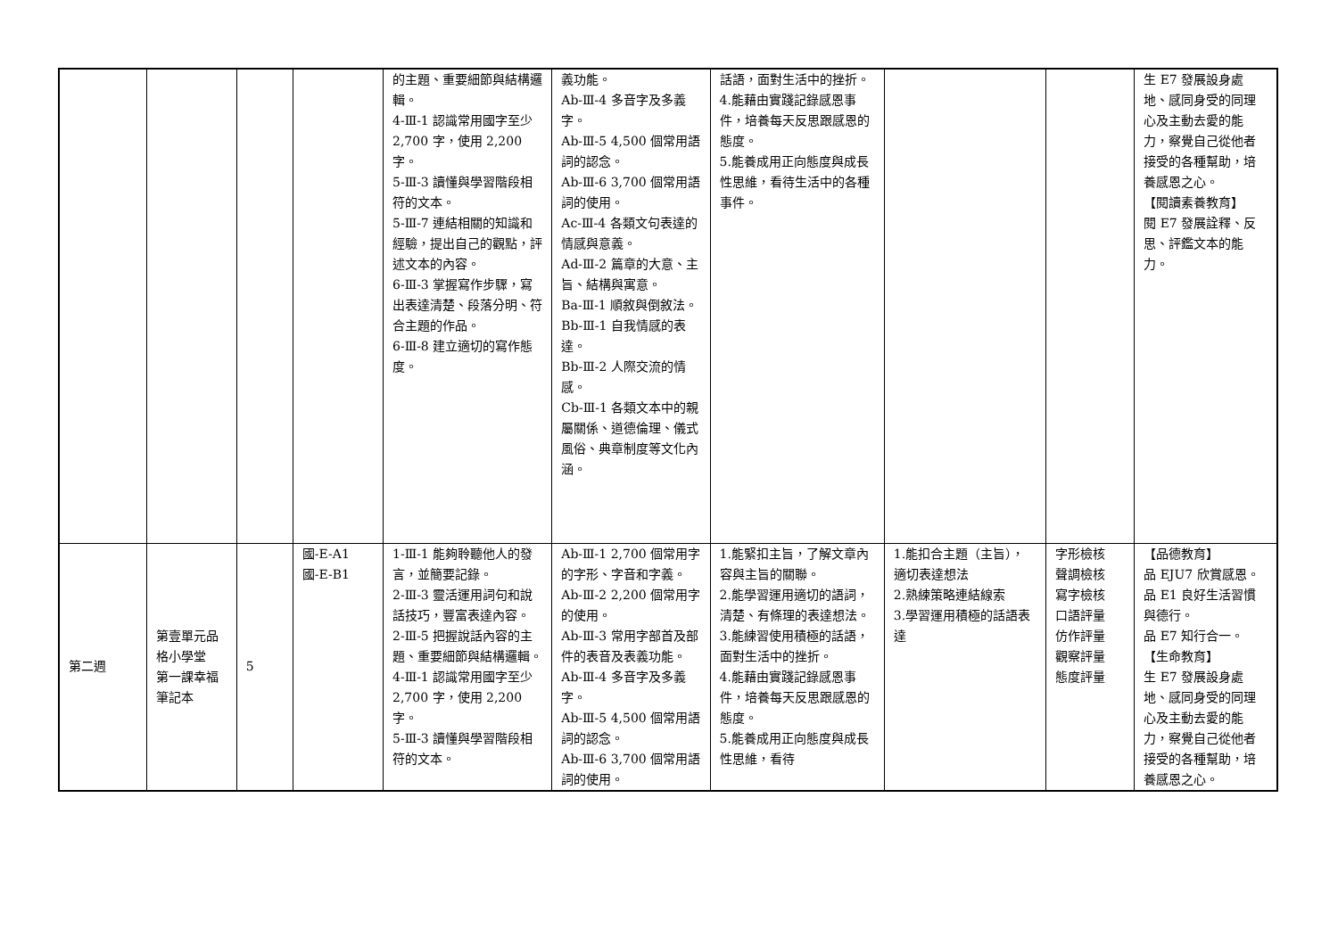| | | | | 的主題、重要細節與結構邏輯。 4-Ⅲ-1 認識常用國字至少 2,700 字，使用 2,200 字。 5-Ⅲ-3 讀懂與學習階段相符的文本。 5-Ⅲ-7 連結相關的知識和經驗，提出自己的觀點，評述文本的內容。 6-Ⅲ-3 掌握寫作步驟，寫出表達清楚、段落分明、符合主題的作品。 6-Ⅲ-8 建立適切的寫作態度。 | 義功能。 Ab-Ⅲ-4 多音字及多義字。 Ab-Ⅲ-5 4,500 個常用語詞的認念。 Ab-Ⅲ-6 3,700 個常用語詞的使用。 Ac-Ⅲ-4 各類文句表達的情感與意義。 Ad-Ⅲ-2 篇章的大意、主旨、結構與寓意。 Ba-Ⅲ-1 順敘與倒敘法。 Bb-Ⅲ-1 自我情感的表達。 Bb-Ⅲ-2 人際交流的情感。 Cb-Ⅲ-1 各類文本中的親屬關係、道德倫理、儀式風俗、典章制度等文化內涵。 | 話語，面對生活中的挫折。 4.能藉由實踐記錄感恩事件，培養每天反思跟感恩的態度。 5.能養成用正向態度與成長性思維，看待生活中的各種事件。 | | | 生 E7 發展設身處地、感同身受的同理心及主動去愛的能力，察覺自己從他者接受的各種幫助，培養感恩之心。 【閱讀素養教育】 閱 E7 發展詮釋、反思、評鑑文本的能力。 |
| 第二週 | 第壹單元品格小學堂 第一課幸福筆記本 | 5 | 國-E-A1 國-E-B1 | 1-Ⅲ-1 能夠聆聽他人的發言，並簡要記錄。 2-Ⅲ-3 靈活運用詞句和說話技巧，豐富表達內容。 2-Ⅲ-5 把握說話內容的主題、重要細節與結構邏輯。 4-Ⅲ-1 認識常用國字至少 2,700 字，使用 2,200 字。 5-Ⅲ-3 讀懂與學習階段相符的文本。 | Ab-Ⅲ-1 2,700 個常用字的字形、字音和字義。 Ab-Ⅲ-2 2,200 個常用字的使用。 Ab-Ⅲ-3 常用字部首及部件的表音及表義功能。 Ab-Ⅲ-4 多音字及多義字。 Ab-Ⅲ-5 4,500 個常用語詞的認念。 Ab-Ⅲ-6 3,700 個常用語詞的使用。 | 1.能緊扣主旨，了解文章內容與主旨的關聯。 2.能學習運用適切的語詞，清楚、有條理的表達想法。 3.能練習使用積極的話語，面對生活中的挫折。 4.能藉由實踐記錄感恩事件，培養每天反思跟感恩的態度。 5.能養成用正向態度與成長性思維，看待 | 1.能扣合主題（主旨），適切表達想法 2.熟練策略連結線索 3.學習運用積極的話語表達 | 字形檢核 聲調檢核 寫字檢核 口語評量 仿作評量 觀察評量 態度評量 | 【品德教育】 品 EJU7 欣賞感恩。 品 E1 良好生活習慣與德行。 品 E7 知行合一。 【生命教育】 生 E7 發展設身處地、感同身受的同理心及主動去愛的能力，察覺自己從他者接受的各種幫助，培養感恩之心。 |